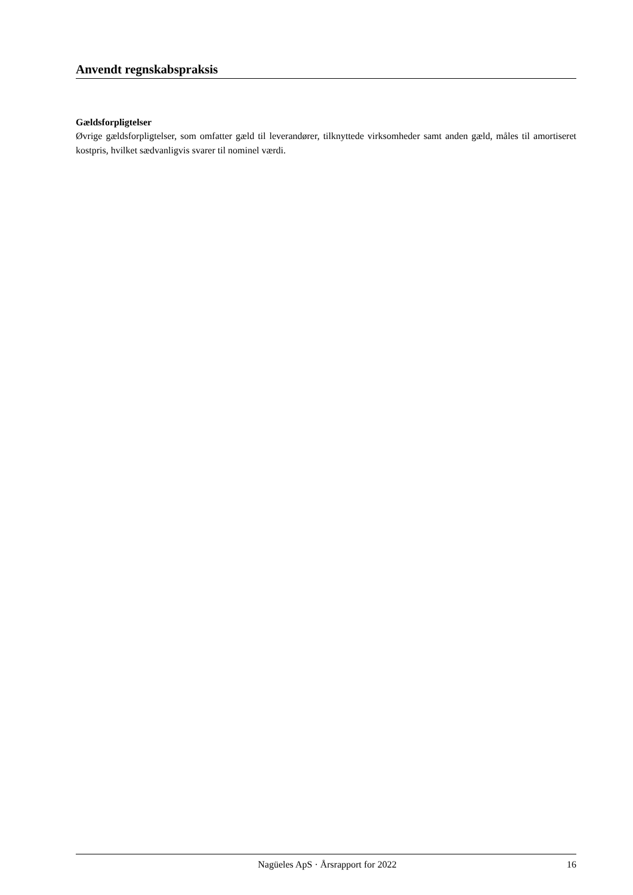Anvendt regnskabspraksis
Gældsforpligtelser
Øvrige gældsforpligtelser, som omfatter gæld til leverandører, tilknyttede virksomheder samt anden gæld, måles til amortiseret kostpris, hvilket sædvanligvis svarer til nominel værdi.
Nagüeles ApS · Årsrapport for 2022 16